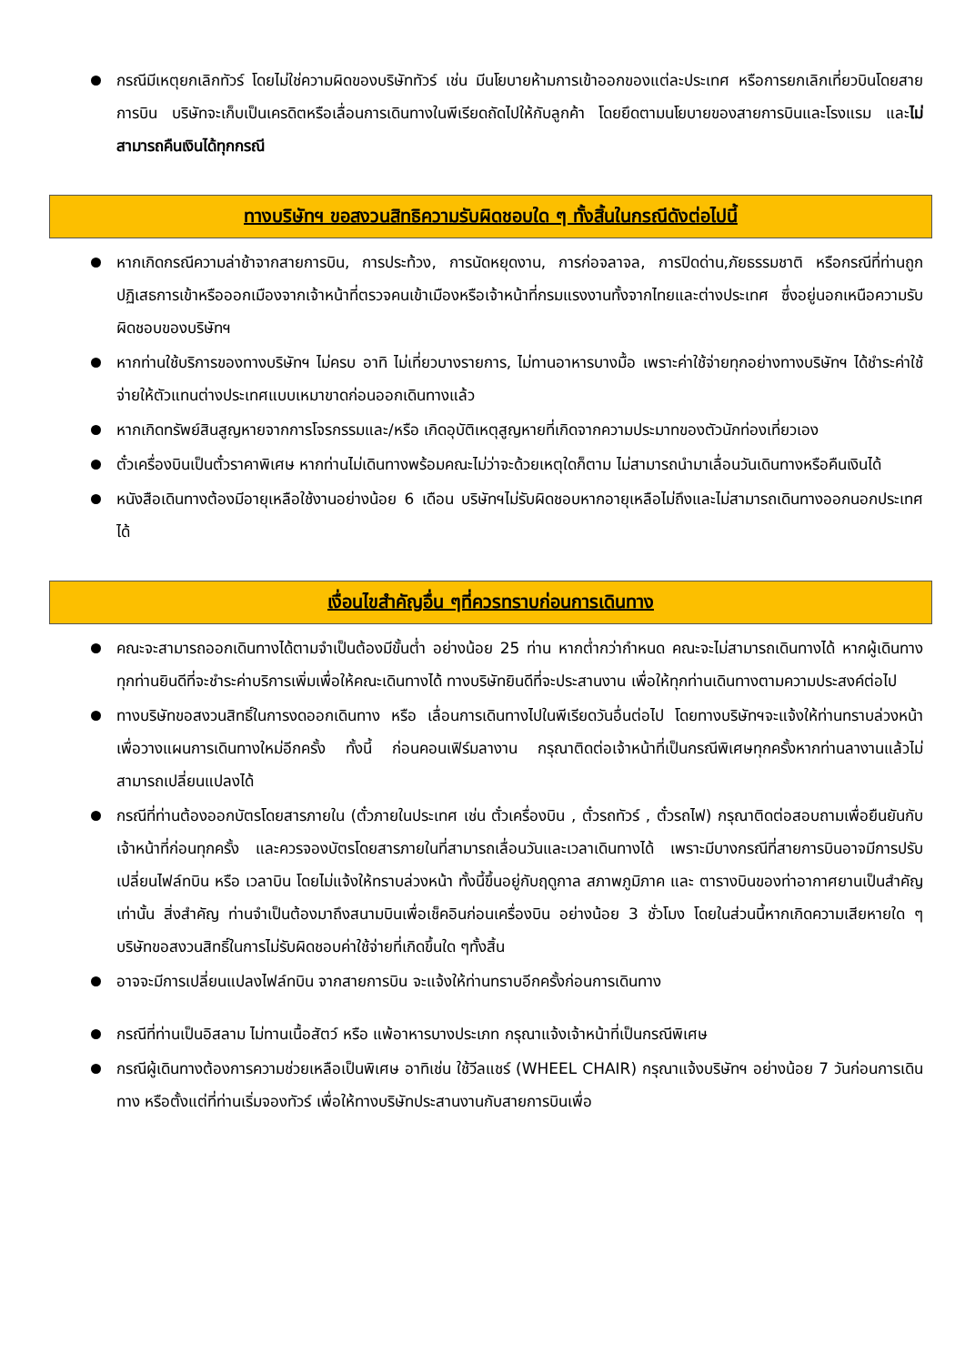กรณีมีเหตุยกเลิกทัวร์ โดยไม่ใช่ความผิดของบริษัททัวร์ เช่น มีนโยบายห้ามการเข้าออกของแต่ละประเทศ หรือการยกเลิกเที่ยวบินโดยสายการบิน บริษัทจะเก็บเป็นเครดิตหรือเลื่อนการเดินทางในพีเรียดถัดไปให้กับลูกค้า โดยยึดตามนโยบายของสายการบินและโรงแรม และไม่สามารถคืนเงินได้ทุกกรณี
ทางบริษัทฯ ขอสงวนสิทธิความรับผิดชอบใด ๆ ทั้งสิ้นในกรณีดังต่อไปนี้
หากเกิดกรณีความล่าช้าจากสายการบิน, การประท้วง, การนัดหยุดงาน, การก่อจลาจล, การปิดด่าน,ภัยธรรมชาติ หรือกรณีที่ท่านถูกปฏิเสธการเข้าหรือออกเมืองจากเจ้าหน้าที่ตรวจคนเข้าเมืองหรือเจ้าหน้าที่กรมแรงงานทั้งจากไทยและต่างประเทศ ซึ่งอยู่นอกเหนือความรับผิดชอบของบริษัทฯ
หากท่านใช้บริการของทางบริษัทฯ ไม่ครบ อาทิ ไม่เที่ยวบางรายการ, ไม่ทานอาหารบางมื้อ เพราะค่าใช้จ่ายทุกอย่างทางบริษัทฯ ได้ชำระค่าใช้จ่ายให้ตัวแทนต่างประเทศแบบเหมาขาดก่อนออกเดินทางแล้ว
หากเกิดทรัพย์สินสูญหายจากการโจรกรรมและ/หรือ เกิดอุบัติเหตุสูญหายที่เกิดจากความประมาทของตัวนักท่องเที่ยวเอง
ตั๋วเครื่องบินเป็นตั๋วราคาพิเศษ หากท่านไม่เดินทางพร้อมคณะไม่ว่าจะด้วยเหตุใดก็ตาม ไม่สามารถนำมาเลื่อนวันเดินทางหรือคืนเงินได้
หนังสือเดินทางต้องมีอายุเหลือใช้งานอย่างน้อย 6 เดือน บริษัทฯไม่รับผิดชอบหากอายุเหลือไม่ถึงและไม่สามารถเดินทางออกนอกประเทศได้
เงื่อนไขสำคัญอื่น ๆที่ควรทราบก่อนการเดินทาง
คณะจะสามารถออกเดินทางได้ตามจำเป็นต้องมีขั้นต่ำ อย่างน้อย 25 ท่าน หากต่ำกว่ากำหนด คณะจะไม่สามารถเดินทางได้ หากผู้เดินทางทุกท่านยินดีที่จะชำระค่าบริการเพิ่มเพื่อให้คณะเดินทางได้ ทางบริษัทยินดีที่จะประสานงาน เพื่อให้ทุกท่านเดินทางตามความประสงค์ต่อไป
ทางบริษัทขอสงวนสิทธิ์ในการงดออกเดินทาง หรือ เลื่อนการเดินทางไปในพีเรียดวันอื่นต่อไป โดยทางบริษัทฯจะแจ้งให้ท่านทราบล่วงหน้าเพื่อวางแผนการเดินทางใหม่อีกครั้ง ทั้งนี้ ก่อนคอนเฟิร์มลางาน กรุณาติดต่อเจ้าหน้าที่เป็นกรณีพิเศษทุกครั้งหากท่านลางานแล้วไม่สามารถเปลี่ยนแปลงได้
กรณีที่ท่านต้องออกบัตรโดยสารภายใน (ตั๋วภายในประเทศ เช่น ตั๋วเครื่องบิน , ตั๋วรถทัวร์ , ตั๋วรถไฟ) กรุณาติดต่อสอบถามเพื่อยืนยันกับเจ้าหน้าที่ก่อนทุกครั้ง และควรจองบัตรโดยสารภายในที่สามารถเลื่อนวันและเวลาเดินทางได้ เพราะมีบางกรณีที่สายการบินอาจมีการปรับเปลี่ยนไฟล์ทบิน หรือ เวลาบิน โดยไม่แจ้งให้ทราบล่วงหน้า ทั้งนี้ขึ้นอยู่กับฤดูกาล สภาพภูมิภาค และ ตารางบินของท่าอากาศยานเป็นสำคัญเท่านั้น สิ่งสำคัญ ท่านจำเป็นต้องมาถึงสนามบินเพื่อเช็คอินก่อนเครื่องบิน อย่างน้อย 3 ชั่วโมง โดยในส่วนนี้หากเกิดความเสียหายใด ๆ บริษัทขอสงวนสิทธิ์ในการไม่รับผิดชอบค่าใช้จ่ายที่เกิดขึ้นใด ๆทั้งสิ้น
อาจจะมีการเปลี่ยนแปลงไฟล์ทบิน จากสายการบิน จะแจ้งให้ท่านทราบอีกครั้งก่อนการเดินทาง
กรณีที่ท่านเป็นอิสลาม ไม่ทานเนื้อสัตว์ หรือ แพ้อาหารบางประเภท กรุณาแจ้งเจ้าหน้าที่เป็นกรณีพิเศษ
กรณีผู้เดินทางต้องการความช่วยเหลือเป็นพิเศษ อาทิเช่น ใช้วีลแชร์ (WHEEL CHAIR) กรุณาแจ้งบริษัทฯ อย่างน้อย 7 วันก่อนการเดินทาง หรือตั้งแต่ที่ท่านเริ่มจองทัวร์ เพื่อให้ทางบริษัทประสานงานกับสายการบินเพื่อ